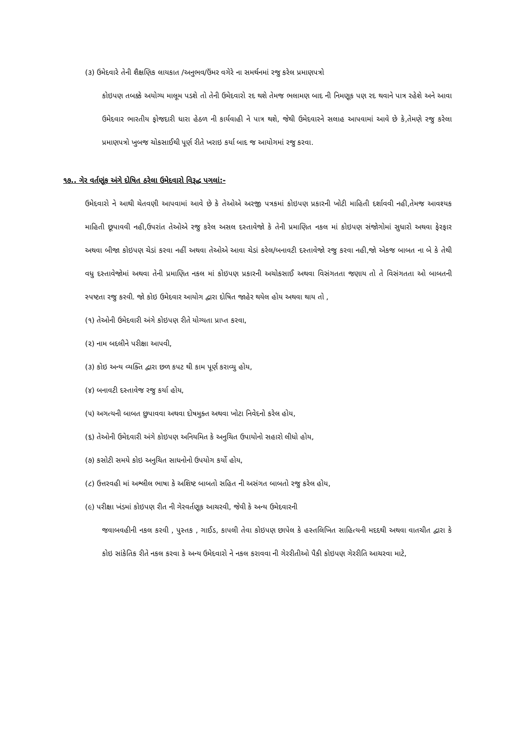(૩) ઉમેદવારે તેની શૈક્ષણિક લાયકાત /અનુભવ/ઉંમર વગેરે ના સમર્થનમાં રજુ કરેલ પ્રમાણપત્રો
કોઇપણ તબક્કે અયોગ્ય માલૂમ પડશે તો તેની ઉમેદવારો રદ થશે તેમજ ભલામણ બાદ ની નિમણૂક પણ રદ થવાને પાત્ર રહેશે અને આવા ઉમેદવાર ભારતીય ફોજદારી ધારા હેઠળ ની કાર્યવાહી ને પાત્ર થશે, જેથી ઉમેદવારને સલાહ આપવામાં આવે છે કે,તેમણે રજુ કરેલા પ્રમાણપત્રો ખુબજ ચોકસાઈથી પૂર્ણ રીતે ખરાઇ કર્યા બાદ જ આયોગમાં રજુ કરવા.
૧૭.. ગેર વર્તણૂંક અંગે દોષિત ઠરેલા ઉમેદવારો વિરૂદ્ધ પગલાં:-
ઉમેદવારો ને આથી ચેતવણી આપવામાં આવે છે કે તેઓએ અરજી પત્રકમાં કોઇપણ પ્રકારની ખોટી માહિતી દર્શાવવી નહી,તેમજ આવશ્યક માહિતી છૂપાવવી નહી,ઉપરાંત તેઓએ રજુ કરેલ અસલ દસ્તાવેજો કે તેની પ્રમાણિત નકલ માં કોઇપણ સંજોગોમાં સુધારો અથવા ફેરફાર અથવા બીજા કોઇપણ ચેડાં કરવા નહીં અથવા તેઓએ આવા ચેડાં કરેલ/બનાવટી દસ્તાવેજો રજુ કરવા નહી,જો એકજ બાબત ના બે કે તેથી વધુ દસ્તાવેજોમાં અથવા તેની પ્રમાણિત નકલ માં કોઇપણ પ્રકારની અચોકસાઈ અથવા વિસંગતતા જણાય તો તે વિસંગતતા ઓ બાબતની સ્પષ્ટતા રજુ કરવી. જો કોઇ ઉમેદવાર આયોગ દ્વારા દોષિત જાહેર થયેલ હોય અથવા થાય તો ,
(૧) તેઓની ઉમેદવારી અંગે કોઇપણ રીતે યોગ્યતા પ્રાપ્ત કરવા,
(૨) નામ બદલીને પરીક્ષા આપવી,
(૩) કોઇ અન્ય વ્યક્તિ દ્વારા છળ કપટ થી કામ પૂર્ણ કરાવ્યુ હોય,
(૪) બનાવટી દસ્તાવેજ રજુ કર્યા હોય,
(૫) અગત્યની બાબત છુપાવવા અથવા દોષમુક્ત અથવા ખોટા નિવેદનો કરેલ હોય,
(૬) તેઓની ઉમેદવારી અંગે કોઇપણ અનિયમિત કે અનુચિત ઉપાયોનો સહારો લીધો હોય,
(૭) કસોટી સમયે કોઇ અનુચિત સાધનોનો ઉપયોગ કર્યો હોય,
(૮) ઉત્તરવહી માં અશ્લીલ ભાષા કે અશિષ્ટ બાબતો સહિત ની અસંગત બાબતો રજુ કરેલ હોય,
(૯) પરીક્ષા ખંડમાં કોઇપણ રીત ની ગેરવર્તણૂક આચરવી, જેવી કે અન્ય ઉમેદવારની
જવાબવહીની નકલ કરવી , પુસ્તક , ગાઈડ, કાપલી તેવા કોઇપણ છાપેલ કે હસ્તલિખિત સાહિત્યની મદદથી અથવા વાતચીત દ્વારા કે કોઇ સાંકેતિક રીતે નકલ કરવા કે અન્ય ઉમેદવારો ને નકલ કરાવવા ની ગેરરીતીઓ પૈકી કોઇપણ ગેરરીતિ આચરવા માટે,